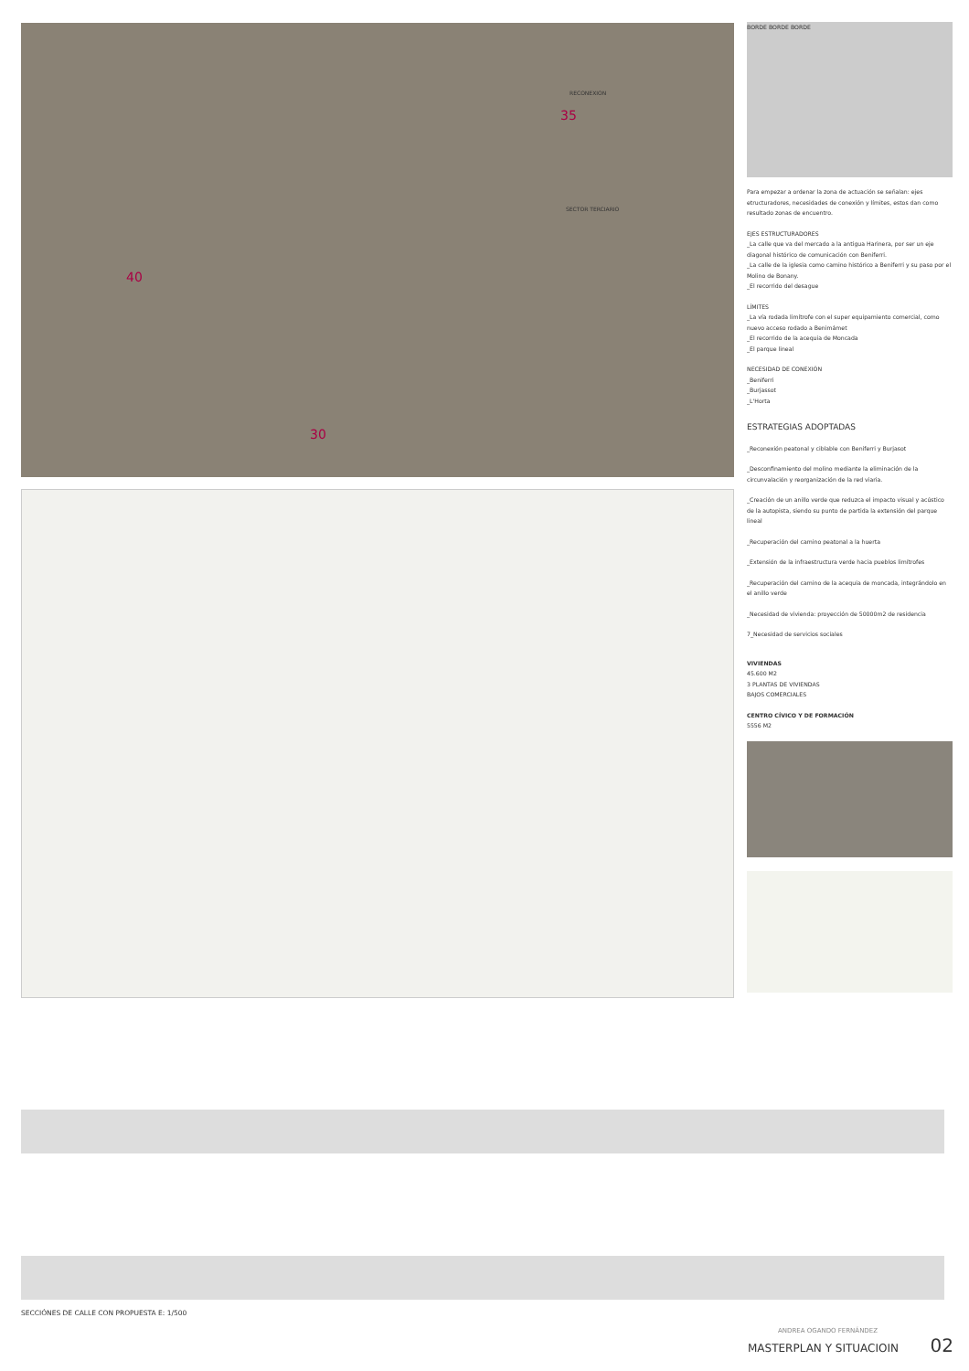RECONEXION
SECTOR TERCIARIO
35
40
30
SECCIÓNES DE CALLE CON PROPUESTA E: 1/500
BORDE BORDE BORDE
Para empezar a ordenar la zona de actuación se señalan: ejes etructuradores, necesidades de conexión y límites, estos dan como resultado zonas de encuentro.
EJES ESTRUCTURADORES
_La calle que va del mercado a la antigua Harinera, por ser un eje diagonal histórico de comunicación con Beniferri.
_La calle de la iglesia como camino histórico a Beniferri y su paso por el Molino de Bonany.
_El recorrido del desague
LÍMITES
_La vía rodada limítrofe con el super equipamiento comercial, como nuevo acceso rodado a Benimámet
_El recorrido de la acequia de Moncada
_El parque lineal
NECESIDAD DE CONEXIÓN
_Beniferri
_Burjassot
_L'Horta
ESTRATEGIAS ADOPTADAS
_Reconexión peatonal y ciblable con Beniferri y Burjasot
_Desconfinamiento del molino mediante la eliminación de la circunvalación y reorganización de la red viaria.
_Creación de un anillo verde que reduzca el impacto visual y acústico de la autopista, siendo su punto de partida la extensión del parque lineal
_Recuperación del camino peatonal a la huerta
_Extensión de la infraestructura verde hacia pueblos limítrofes
_Recuperación del camino de la acequia de moncada, integrándolo en el anillo verde
_Necesidad de vivienda: proyección de 50000m2 de residencia
7_Necesidad de servicios sociales
VIVIENDAS
45.600 M2
3 PLANTAS DE VIVIENDAS
BAJOS COMERCIALES
CENTRO CÍVICO Y DE FORMACIÓN
5556 M2
ANDREA OGANDO FERNÁNDEZ
MASTERPLAN Y SITUACIOIN 02